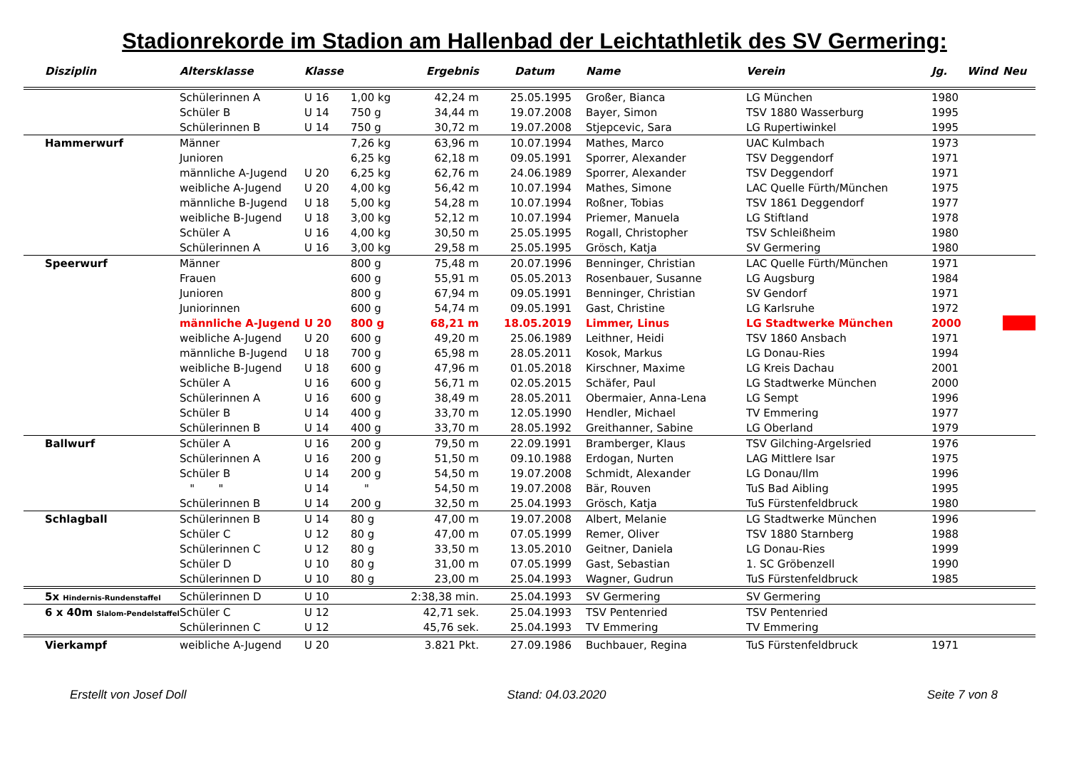Stadionrekorde im Stadion am Hallenbad der Leichtathletik des SV Germering:
| Disziplin | Altersklasse | Klasse | | Ergebnis | Datum | Name | Verein | Jg. | Wind | Neu |
| --- | --- | --- | --- | --- | --- | --- | --- | --- | --- | --- |
| | Schülerinnen A | U 16 | 1,00 kg | 42,24 m | 25.05.1995 | Großer, Bianca | LG München | 1980 | | |
| | Schüler B | U 14 | 750 g | 34,44 m | 19.07.2008 | Bayer, Simon | TSV 1880 Wasserburg | 1995 | | |
| | Schülerinnen B | U 14 | 750 g | 30,72 m | 19.07.2008 | Stjepcevic, Sara | LG Rupertiwinkel | 1995 | | |
| Hammerwurf | Männer | | 7,26 kg | 63,96 m | 10.07.1994 | Mathes, Marco | UAC Kulmbach | 1973 | | |
| | Junioren | | 6,25 kg | 62,18 m | 09.05.1991 | Sporrer, Alexander | TSV Deggendorf | 1971 | | |
| | männliche A-Jugend | U 20 | 6,25 kg | 62,76 m | 24.06.1989 | Sporrer, Alexander | TSV Deggendorf | 1971 | | |
| | weibliche A-Jugend | U 20 | 4,00 kg | 56,42 m | 10.07.1994 | Mathes, Simone | LAC Quelle Fürth/München | 1975 | | |
| | männliche B-Jugend | U 18 | 5,00 kg | 54,28 m | 10.07.1994 | Roßner, Tobias | TSV 1861 Deggendorf | 1977 | | |
| | weibliche B-Jugend | U 18 | 3,00 kg | 52,12 m | 10.07.1994 | Priemer, Manuela | LG Stiftland | 1978 | | |
| | Schüler A | U 16 | 4,00 kg | 30,50 m | 25.05.1995 | Rogall, Christopher | TSV Schleißheim | 1980 | | |
| | Schülerinnen A | U 16 | 3,00 kg | 29,58 m | 25.05.1995 | Grösch, Katja | SV Germering | 1980 | | |
| Speerwurf | Männer | | 800 g | 75,48 m | 20.07.1996 | Benninger, Christian | LAC Quelle Fürth/München | 1971 | | |
| | Frauen | | 600 g | 55,91 m | 05.05.2013 | Rosenbauer, Susanne | LG Augsburg | 1984 | | |
| | Junioren | | 800 g | 67,94 m | 09.05.1991 | Benninger, Christian | SV Gendorf | 1971 | | |
| | Juniorinnen | | 600 g | 54,74 m | 09.05.1991 | Gast, Christine | LG Karlsruhe | 1972 | | |
| | männliche A-Jugend | U 20 | 800 g | 68,21 m | 18.05.2019 | Limmer, Linus | LG Stadtwerke München | 2000 | | |
| | weibliche A-Jugend | U 20 | 600 g | 49,20 m | 25.06.1989 | Leithner, Heidi | TSV 1860 Ansbach | 1971 | | |
| | männliche B-Jugend | U 18 | 700 g | 65,98 m | 28.05.2011 | Kosok, Markus | LG Donau-Ries | 1994 | | |
| | weibliche B-Jugend | U 18 | 600 g | 47,96 m | 01.05.2018 | Kirschner, Maxime | LG Kreis Dachau | 2001 | | |
| | Schüler A | U 16 | 600 g | 56,71 m | 02.05.2015 | Schäfer, Paul | LG Stadtwerke München | 2000 | | |
| | Schülerinnen A | U 16 | 600 g | 38,49 m | 28.05.2011 | Obermaier, Anna-Lena | LG Sempt | 1996 | | |
| | Schüler B | U 14 | 400 g | 33,70 m | 12.05.1990 | Hendler, Michael | TV Emmering | 1977 | | |
| | Schülerinnen B | U 14 | 400 g | 33,70 m | 28.05.1992 | Greithanner, Sabine | LG Oberland | 1979 | | |
| Ballwurf | Schüler A | U 16 | 200 g | 79,50 m | 22.09.1991 | Bramberger, Klaus | TSV Gilching-Argelsried | 1976 | | |
| | Schülerinnen A | U 16 | 200 g | 51,50 m | 09.10.1988 | Erdogan, Nurten | LAG Mittlere Isar | 1975 | | |
| | Schüler B | U 14 | 200 g | 54,50 m | 19.07.2008 | Schmidt, Alexander | LG Donau/Ilm | 1996 | | |
| | " " | U 14 | " | 54,50 m | 19.07.2008 | Bär, Rouven | TuS Bad Aibling | 1995 | | |
| | Schülerinnen B | U 14 | 200 g | 32,50 m | 25.04.1993 | Grösch, Katja | TuS Fürstenfeldbruck | 1980 | | |
| Schlagball | Schülerinnen B | U 14 | 80 g | 47,00 m | 19.07.2008 | Albert, Melanie | LG Stadtwerke München | 1996 | | |
| | Schüler C | U 12 | 80 g | 47,00 m | 07.05.1999 | Remer, Oliver | TSV 1880 Starnberg | 1988 | | |
| | Schülerinnen C | U 12 | 80 g | 33,50 m | 13.05.2010 | Geitner, Daniela | LG Donau-Ries | 1999 | | |
| | Schüler D | U 10 | 80 g | 31,00 m | 07.05.1999 | Gast, Sebastian | 1. SC Gröbenzell | 1990 | | |
| | Schülerinnen D | U 10 | 80 g | 23,00 m | 25.04.1993 | Wagner, Gudrun | TuS Fürstenfeldbruck | 1985 | | |
| 5x Hindernis-Rundenstaffel | Schülerinnen D | U 10 | | 2:38,38 min. | 25.04.1993 | SV Germering | SV Germering | | | |
| 6 x 40m Slalom-Pendelstaffel | Schüler C | U 12 | | 42,71 sek. | 25.04.1993 | TSV Pentenried | TSV Pentenried | | | |
| | Schülerinnen C | U 12 | | 45,76 sek. | 25.04.1993 | TV Emmering | TV Emmering | | | |
| Vierkampf | weibliche A-Jugend | U 20 | | 3.821 Pkt. | 27.09.1986 | Buchbauer, Regina | TuS Fürstenfeldbruck | 1971 | | |
Erstellt von Josef Doll Stand: 04.03.2020 Seite 7 von 8